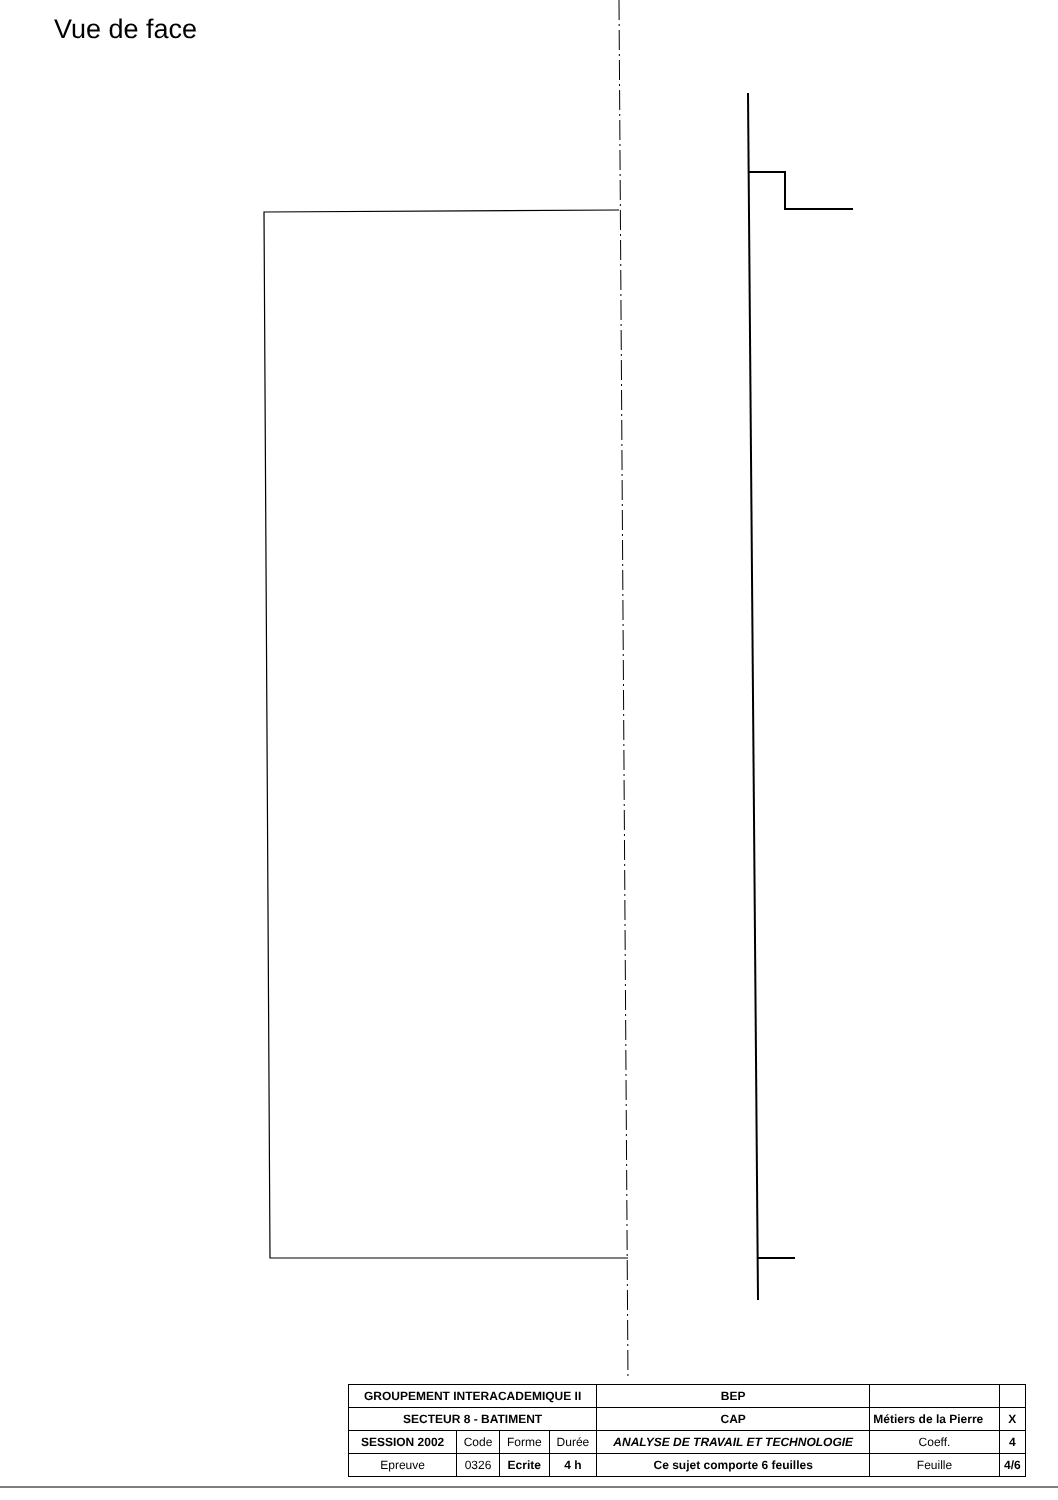Vue de face
| GROUPEMENT INTERACADEMIQUE II | | | | BEP | | | |
| SECTEUR 8 - BATIMENT | | | | CAP | Métiers de la Pierre | | X |
| SESSION 2002 | Code | Forme | Durée | ANALYSE DE TRAVAIL ET TECHNOLOGIE | | Coeff. | 4 |
| Epreuve | 0326 | Ecrite | 4 h | Ce sujet comporte 6 feuilles | | Feuille | 4/6 |